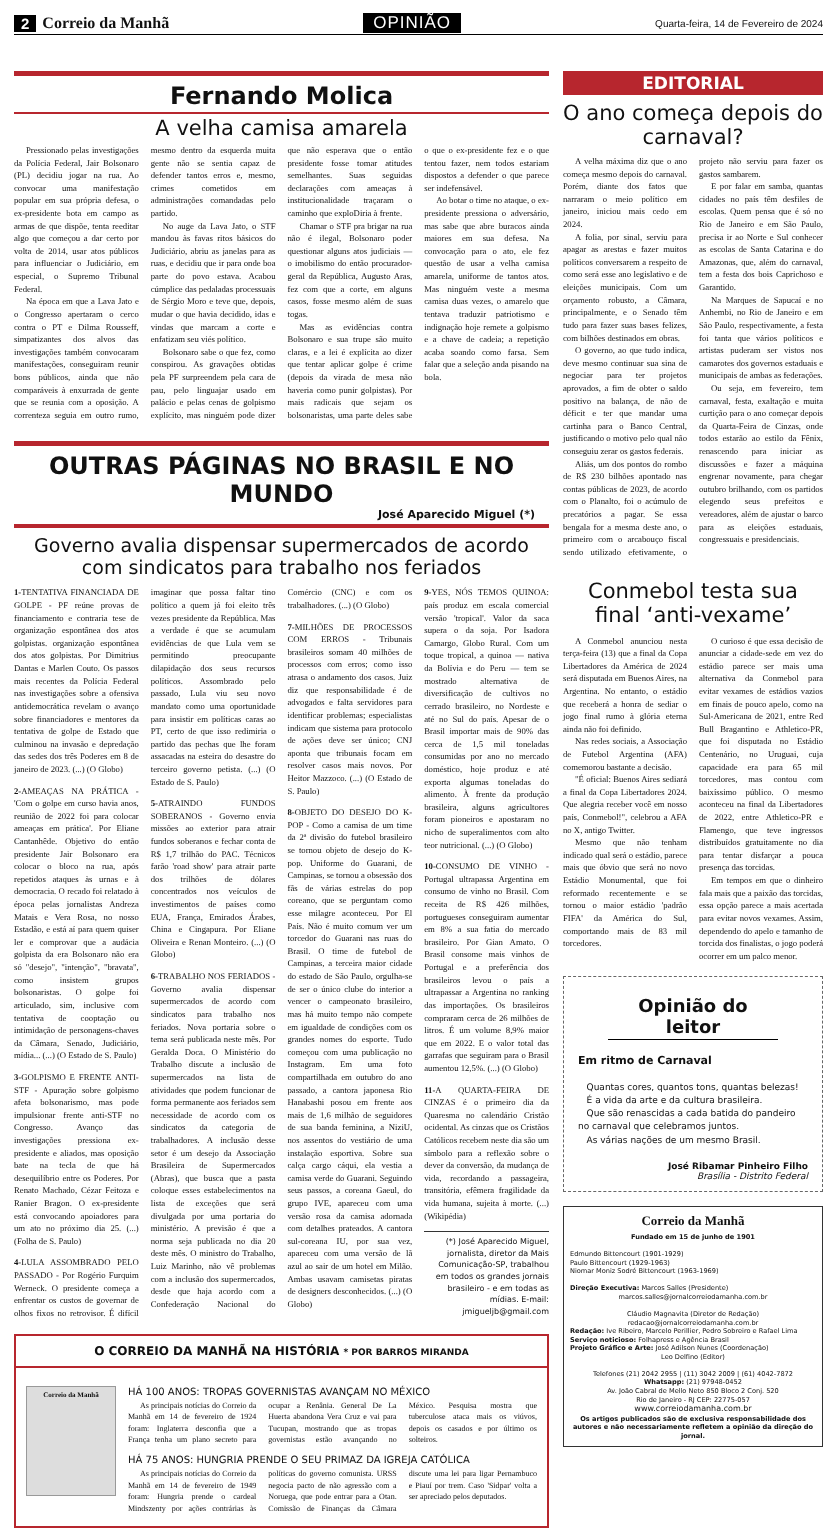2 Correio da Manhã OPINIÃO Quarta-feira, 14 de Fevereiro de 2024
Fernando Molica
A velha camisa amarela
Pressionado pelas investigações da Polícia Federal, Jair Bolsonaro (PL) decidiu jogar na rua. Ao convocar uma manifestação popular em sua própria defesa, o ex-presidente bota em campo as armas de que dispõe, tenta reeditar algo que começou a dar certo por volta de 2014, usar atos públicos para influenciar o Judiciário, em especial, o Supremo Tribunal Federal.
Na época em que a Lava Jato e o Congresso apertaram o cerco contra o PT e Dilma Rousseff, simpatizantes dos alvos das investigações também convocaram manifestações, conseguiram reunir bons públicos, ainda que não comparáveis à enxurrada de gente que se reunia com a oposição. A correnteza seguia em outro rumo, mesmo dentro da esquerda muita gente não se sentia capaz de defender tantos erros e, mesmo, crimes cometidos em administrações comandadas pelo partido.
No auge da Lava Jato, o STF mandou às favas ritos básicos do Judiciário, abriu as janelas para as ruas, e decidiu que ir para onde boa parte do povo estava. Acabou cúmplice das pedaladas processuais de Sérgio Moro e teve que, depois, mudar o que havia decidido, idas e vindas que marcam a corte e enfatizam seu viés político.
Bolsonaro sabe o que fez, como conspirou. As gravações obtidas pela PF surpreendem pela cara de pau, pelo linguajar usado em palácio e pelas cenas de golpismo explícito, mas ninguém pode dizer que não esperava que o então presidente fosse tomar atitudes semelhantes. Suas seguidas declarações com ameaças à institucionalidade traçaram o caminho que exploDiria à frente.
Chamar o STF pra brigar na rua não é ilegal, Bolsonaro poder questionar alguns atos judiciais — o imobilismo do então procurador-geral da República, Augusto Aras, fez com que a corte, em alguns casos, fosse mesmo além de suas togas.
Mas as evidências contra Bolsonaro e sua trupe são muito claras, e a lei é explícita ao dizer que tentar aplicar golpe é crime (depois da virada de mesa não haveria como punir golpistas). Por mais radicais que sejam os bolsonaristas, uma parte deles sabe o que o ex-presidente fez e o que tentou fazer, nem todos estariam dispostos a defender o que parece ser indefensável.
Ao botar o time no ataque, o ex-presidente pressiona o adversário, mas sabe que abre buracos ainda maiores em sua defesa. Na convocação para o ato, ele fez questão de usar a velha camisa amarela, uniforme de tantos atos. Mas ninguém veste a mesma camisa duas vezes, o amarelo que tentava traduzir patriotismo e indignação hoje remete a golpismo e a chave de cadeia; a repetição acaba soando como farsa. Sem falar que a seleção anda pisando na bola.
OUTRAS PÁGINAS NO BRASIL E NO MUNDO
José Aparecido Miguel (*)
Governo avalia dispensar supermercados de acordo com sindicatos para trabalho nos feriados
1-TENTATIVA FINANCIADA DE GOLPE - PF reúne provas de financiamento e contraria tese de organização espontânea dos atos golpistas. organização espontânea dos atos golpistas. Por Dimitrius Dantas e Marlen Couto. Os passos mais recentes da Polícia Federal nas investigações sobre a ofensiva antidemocrática revelam o avanço sobre financiadores e mentores da tentativa de golpe de Estado que culminou na invasão e depredação das sedes dos três Poderes em 8 de janeiro de 2023. (...) (O Globo)
2-AMEAÇAS NA PRÁTICA - 'Com o golpe em curso havia anos, reunião de 2022 foi para colocar ameaças em prática'. Por Eliane Cantanhêde. Objetivo do então presidente Jair Bolsonaro era colocar o bloco na rua, após repetidos ataques às urnas e à democracia. O recado foi relatado à época pelas jornalistas Andreza Matais e Vera Rosa, no nosso Estadão, e está aí para quem quiser ler e comprovar que a audácia golpista da era Bolsonaro não era só "desejo", "intenção", "bravata", como insistem grupos bolsonaristas. O golpe foi articulado, sim, inclusive com tentativa de cooptação ou intimidação de personagens-chaves da Câmara, Senado, Judiciário, mídia... (...) (O Estado de S. Paulo)
3-GOLPISMO E FRENTE ANTI-STF - Apuração sobre golpismo afeta bolsonarismo, mas pode impulsionar frente anti-STF no Congresso. Avanço das investigações pressiona ex-presidente e aliados, mas oposição bate na tecla de que há desequilíbrio entre os Poderes. Por Renato Machado, Cézar Feitoza e Ranier Bragon. O ex-presidente está convocando apoiadores para um ato no próximo dia 25. (...) (Folha de S. Paulo)
4-LULA ASSOMBRADO PELO PASSADO - Por Rogério Furquim Werneck. O presidente começa a enfrentar os custos de governar de olhos fixos no retrovisor. É difícil imaginar que possa faltar tino político a quem já foi eleito três vezes presidente da República. Mas a verdade é que se acumulam evidências de que Lula vem se permitindo preocupante dilapidação dos seus recursos políticos. Assombrado pelo passado, Lula viu seu novo mandato como uma oportunidade para insistir em políticas caras ao PT, certo de que isso redimiria o partido das pechas que lhe foram assacadas na esteira do desastre do terceiro governo petista. (...) (O Estado de S. Paulo)
5-ATRAINDO FUNDOS SOBERANOS - Governo envia missões ao exterior para atrair fundos soberanos e fechar conta de R$ 1,7 trilhão do PAC. Técnicos farão 'road show' para atrair parte dos trilhões de dólares concentrados nos veículos de investimentos de países como EUA, França, Emirados Árabes, China e Cingapura. Por Eliane Oliveira e Renan Monteiro. (...) (O Globo)
6-TRABALHO NOS FERIADOS - Governo avalia dispensar supermercados de acordo com sindicatos para trabalho nos feriados. Nova portaria sobre o tema será publicada neste mês. Por Geralda Doca. O Ministério do Trabalho discute a inclusão de supermercados na lista de atividades que podem funcionar de forma permanente aos feriados sem necessidade de acordo com os sindicatos da categoria de trabalhadores. A inclusão desse setor é um desejo da Associação Brasileira de Supermercados (Abras), que busca que a pasta coloque esses estabelecimentos na lista de exceções que será divulgada por uma portaria do ministério. A previsão é que a norma seja publicada no dia 20 deste mês. O ministro do Trabalho, Luiz Marinho, não vê problemas com a inclusão dos supermercados, desde que haja acordo com a Confederação Nacional do Comércio (CNC) e com os trabalhadores. (...) (O Globo)
7-MILHÕES DE PROCESSOS COM ERROS - Tribunais brasileiros somam 40 milhões de processos com erros; como isso atrasa o andamento dos casos. Juiz diz que responsabilidade é de advogados e falta servidores para identificar problemas; especialistas indicam que sistema para protocolo de ações deve ser único; CNJ aponta que tribunais focam em resolver casos mais novos. Por Heitor Mazzoco. (...) (O Estado de S. Paulo)
8-OBJETO DO DESEJO DO K-POP - Como a camisa de um time da 2ª divisão do futebol brasileiro se tornou objeto de desejo do K-pop. Uniforme do Guarani, de Campinas, se tornou a obsessão dos fãs de várias estrelas do pop coreano, que se perguntam como esse milagre aconteceu. Por El País. Não é muito comum ver um torcedor do Guarani nas ruas do Brasil. O time de futebol de Campinas, a terceira maior cidade do estado de São Paulo, orgulha-se de ser o único clube do interior a vencer o campeonato brasileiro, mas há muito tempo não compete em igualdade de condições com os grandes nomes do esporte. Tudo começou com uma publicação no Instagram. Em uma foto compartilhada em outubro do ano passado, a cantora japonesa Rio Hanabashi posou em frente aos mais de 1,6 milhão de seguidores de sua banda feminina, a NiziU, nos assentos do vestiário de uma instalação esportiva. Sobre sua calça cargo cáqui, ela vestia a camisa verde do Guarani. Seguindo seus passos, a coreana Gaeul, do grupo IVE, apareceu com uma versão rosa da camisa adornada com detalhes prateados. A cantora sul-coreana IU, por sua vez, apareceu com uma versão de lã azul ao sair de um hotel em Milão. Ambas usavam camisetas piratas de designers desconhecidos. (...) (O Globo)
9-YES, NÓS TEMOS QUINOA: país produz em escala comercial versão 'tropical'. Valor da saca supera o da soja. Por Isadora Camargo, Globo Rural. Com um toque tropical, a quinoa — nativa da Bolívia e do Peru — tem se mostrado alternativa de diversificação de cultivos no cerrado brasileiro, no Nordeste e até no Sul do país. Apesar de o Brasil importar mais de 90% das cerca de 1,5 mil toneladas consumidas por ano no mercado doméstico, hoje produz e até exporta algumas toneladas do alimento. À frente da produção brasileira, alguns agricultores foram pioneiros e apostaram no nicho de superalimentos com alto teor nutricional. (...) (O Globo)
10-CONSUMO DE VINHO - Portugal ultrapassa Argentina em consumo de vinho no Brasil. Com receita de R$ 426 milhões, portugueses conseguiram aumentar em 8% a sua fatia do mercado brasileiro. Por Gian Amato. O Brasil consome mais vinhos de Portugal e a preferência dos brasileiros levou o país a ultrapassar a Argentina no ranking das importações. Os brasileiros compraram cerca de 26 milhões de litros. É um volume 8,9% maior que em 2022. E o valor total das garrafas que seguiram para o Brasil aumentou 12,5%. (...) (O Globo)
11-A QUARTA-FEIRA DE CINZAS é o primeiro dia da Quaresma no calendário Cristão ocidental. As cinzas que os Cristãos Católicos recebem neste dia são um símbolo para a reflexão sobre o dever da conversão, da mudança de vida, recordando a passageira, transitória, efêmera fragilidade da vida humana, sujeita à morte. (...) (Wikipédia)
(*) José Aparecido Miguel, jornalista, diretor da Mais Comunicação-SP, trabalhou em todos os grandes jornais brasileiro - e em todas as mídias. E-mail: jmigueljb@gmail.com
O CORREIO DA MANHÃ NA HISTÓRIA * POR BARROS MIRANDA
Correio da Manhã
HÁ 100 ANOS: TROPAS GOVERNISTAS AVANÇAM NO MÉXICO
As principais notícias do Correio da Manhã em 14 de fevereiro de 1924 foram: Inglaterra desconfia que a França tenha um plano secreto para ocupar a Renânia. General De La Huerta abandona Vera Cruz e vai para Tucupan, mostrando que as tropas governistas estão avançando no México. Pesquisa mostra que tuberculose ataca mais os viúvos, depois os casados e por último os solteiros.
HÁ 75 ANOS: HUNGRIA PRENDE O SEU PRIMAZ DA IGREJA CATÓLICA
As principais notícias do Correio da Manhã em 14 de fevereiro de 1949 foram: Hungria prende o cardeal Mindszenty por ações contrárias às políticas do governo comunista. URSS negocia pacto de não agressão com a Noruega, que pode entrar para a Otan. Comissão de Finanças da Câmara discute uma lei para ligar Pernambuco e Piauí por trem. Caso 'Sidpar' volta a ser apreciado pelos deputados.
EDITORIAL
O ano começa depois do carnaval?
A velha máxima diz que o ano começa mesmo depois do carnaval. Porém, diante dos fatos que narraram o meio político em janeiro, iniciou mais cedo em 2024.
A folia, por sinal, serviu para apagar as arestas e fazer muitos políticos conversarem a respeito de como será esse ano legislativo e de eleições municipais. Com um orçamento robusto, a Câmara, principalmente, e o Senado têm tudo para fazer suas bases felizes, com bilhões destinados em obras.
O governo, ao que tudo indica, deve mesmo continuar sua sina de negociar para ter projetos aprovados, a fim de obter o saldo positivo na balança, de não de déficit e ter que mandar uma cartinha para o Banco Central, justificando o motivo pelo qual não conseguiu zerar os gastos federais.
Aliás, um dos pontos do rombo de R$ 230 bilhões apontado nas contas públicas de 2023, de acordo com o Planalto, foi o acúmulo de precatórios a pagar. Se essa bengala for a mesma deste ano, o primeiro com o arcabouço fiscal sendo utilizado efetivamente, o projeto não serviu para fazer os gastos sambarem.
E por falar em samba, quantas cidades no país têm desfiles de escolas. Quem pensa que é só no Rio de Janeiro e em São Paulo, precisa ir ao Norte e Sul conhecer as escolas de Santa Catarina e do Amazonas, que, além do carnaval, tem a festa dos bois Caprichoso e Garantido.
Na Marques de Sapucaí e no Anhembi, no Rio de Janeiro e em São Paulo, respectivamente, a festa foi tanta que vários políticos e artistas puderam ser vistos nos camarotes dos governos estaduais e municipais de ambas as federações.
Ou seja, em fevereiro, tem carnaval, festa, exaltação e muita curtição para o ano começar depois da Quarta-Feira de Cinzas, onde todos estarão ao estilo da Fênix, renascendo para iniciar as discussões e fazer a máquina engrenar novamente, para chegar outubro brilhando, com os partidos elegendo seus prefeitos e vereadores, além de ajustar o barco para as eleições estaduais, congressuais e presidenciais.
Conmebol testa sua final ‘anti-vexame’
A Conmebol anunciou nesta terça-feira (13) que a final da Copa Libertadores da América de 2024 será disputada em Buenos Aires, na Argentina. No entanto, o estádio que receberá a honra de sediar o jogo final rumo à glória eterna ainda não foi definido.
Nas redes sociais, a Associação de Futebol Argentina (AFA) comemorou bastante a decisão.
"É oficial: Buenos Aires sediará a final da Copa Libertadores 2024. Que alegria receber você em nosso país, Conmebol!", celebrou a AFA no X, antigo Twitter.
Mesmo que não tenham indicado qual será o estádio, parece mais que óbvio que será no novo Estádio Monumental, que foi reformado recentemente e se tornou o maior estádio 'padrão FIFA' da América do Sul, comportando mais de 83 mil torcedores.
O curioso é que essa decisão de anunciar a cidade-sede em vez do estádio parece ser mais uma alternativa da Conmebol para evitar vexames de estádios vazios em finais de pouco apelo, como na Sul-Americana de 2021, entre Red Bull Bragantino e Athletico-PR, que foi disputada no Estádio Centenário, no Uruguai, cuja capacidade era para 65 mil torcedores, mas contou com baixíssimo público. O mesmo aconteceu na final da Libertadores de 2022, entre Athletico-PR e Flamengo, que teve ingressos distribuídos gratuitamente no dia para tentar disfarçar a pouca presença das torcidas.
Em tempos em que o dinheiro fala mais que a paixão das torcidas, essa opção parece a mais acertada para evitar novos vexames. Assim, dependendo do apelo e tamanho de torcida dos finalistas, o jogo poderá ocorrer em um palco menor.
Opinião do leitor
Em ritmo de Carnaval
Quantas cores, quantos tons, quantas belezas!
É a vida da arte e da cultura brasileira.
Que são renascidas a cada batida do pandeiro no carnaval que celebramos juntos.
As várias nações de um mesmo Brasil.
José Ribamar Pinheiro Filho
Brasília - Distrito Federal
Correio da Manhã
Fundado em 15 de junho de 1901
Edmundo Bittencourt (1901-1929)
Paulo Bittencourt (1929-1963)
Niomar Moniz Sodré Bittencourt (1963-1969)
Direção Executiva: Marcos Salles (Presidente)
marcos.salles@jornalcorreiodamanha.com.br
Cláudio Magnavita (Diretor de Redação)
redacao@jornalcorreiodamanha.com.br
Redação: Ive Ribeiro, Marcelo Perillier, Pedro Sobreiro e Rafael Lima
Serviço noticioso: Folhapress e Agência Brasil
Projeto Gráfico e Arte: José Adilson Nunes (Coordenação)
Leo Delfino (Editor)
Telefones (21) 2042 2955 | (11) 3042 2009 | (61) 4042-7872
Whatsapp: (21) 97948-0452
Av. João Cabral de Mello Neto 850 Bloco 2 Conj. 520
Rio de Janeiro - RJ CEP: 22775-057
www.correiodamanha.com.br
Os artigos publicados são de exclusiva responsabilidade dos autores e não necessariamente refletem a opinião da direção do jornal.